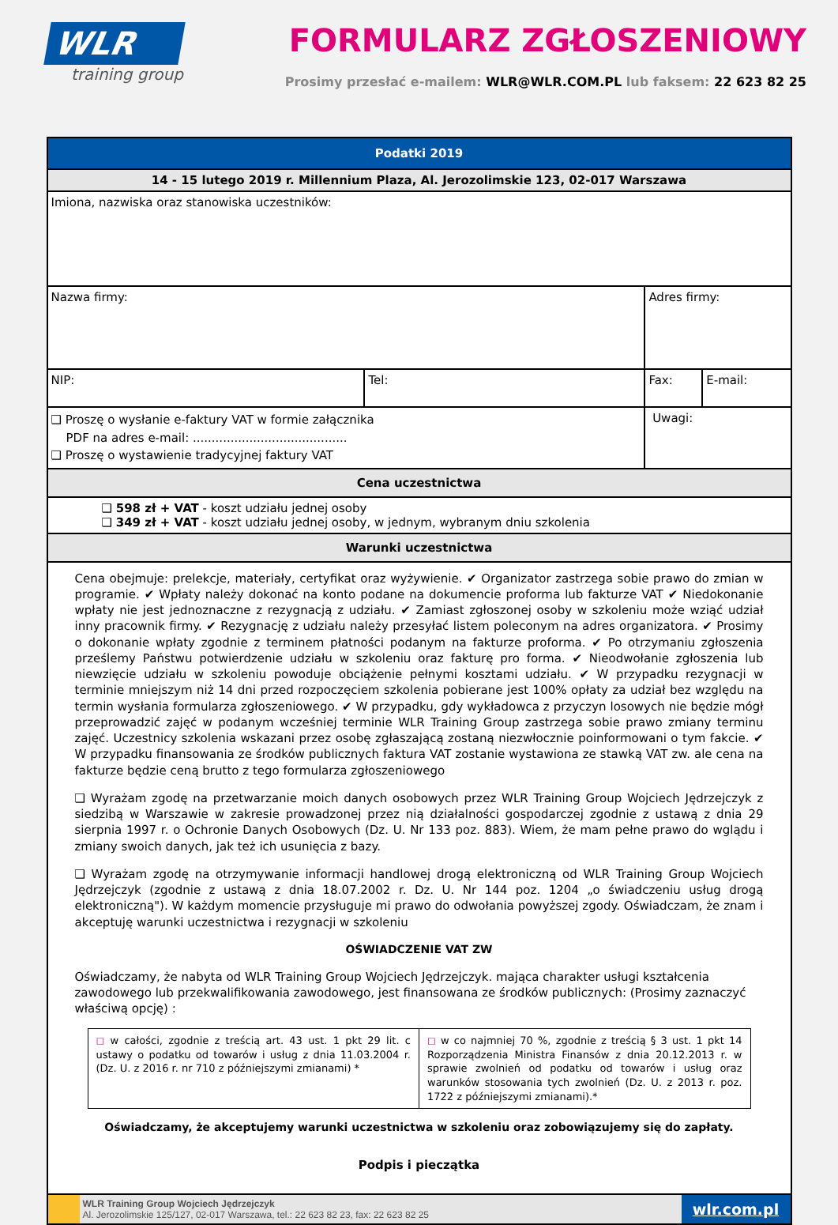WLR
training group
FORMULARZ ZGŁOSZENIOWY
Prosimy przesłać e-mailem: WLR@WLR.COM.PL lub faksem: 22 623 82 25
| Podatki 2019 | | | |
| 14 - 15 lutego 2019 r. Millennium Plaza, Al. Jerozolimskie 123, 02-017 Warszawa | | | |
| Imiona, nazwiska oraz stanowiska uczestników: | | | |
| Nazwa firmy: | | Adres firmy: | |
| NIP: | Tel: | Fax: | E-mail: |
| ❑ Proszę o wysłanie e-faktury VAT w formie załącznika PDF na adres e-mail: ......................................... ❑ Proszę o wystawienie tradycyjnej faktury VAT | | Uwagi: | |
| Cena uczestnictwa | | | |
| ❑ 598 zł + VAT - koszt udziału jednej osoby ❑ 349 zł + VAT - koszt udziału jednej osoby, w jednym, wybranym dniu szkolenia | | | |
| Warunki uczestnictwa | | | |
| Cena obejmuje: prelekcje, materiały, certyfikat oraz wyżywienie. ✔ Organizator zastrzega sobie prawo do zmian w programie. ✔ Wpłaty należy dokonać na konto podane na dokumencie proforma lub fakturze VAT ✔ Niedokonanie wpłaty nie jest jednoznaczne z rezygnacją z udziału. ✔ Zamiast zgłoszonej osoby w szkoleniu może wziąć udział inny pracownik firmy. ✔ Rezygnację z udziału należy przesyłać listem poleconym na adres organizatora. ✔ Prosimy o dokonanie wpłaty zgodnie z terminem płatności podanym na fakturze proforma. ✔ Po otrzymaniu zgłoszenia prześlemy Państwu potwierdzenie udziału w szkoleniu oraz fakturę pro forma. ✔ Nieodwołanie zgłoszenia lub niewzięcie udziału w szkoleniu powoduje obciążenie pełnymi kosztami udziału. ✔ W przypadku rezygnacji w terminie mniejszym niż 14 dni przed rozpoczęciem szkolenia pobierane jest 100% opłaty za udział bez względu na termin wysłania formularza zgłoszeniowego. ✔ W przypadku, gdy wykładowca z przyczyn losowych nie będzie mógł przeprowadzić zajęć w podanym wcześniej terminie WLR Training Group zastrzega sobie prawo zmiany terminu zajęć. Uczestnicy szkolenia wskazani przez osobę zgłaszającą zostaną niezwłocznie poinformowani o tym fakcie. ✔ W przypadku finansowania ze środków publicznych faktura VAT zostanie wystawiona ze stawką VAT zw. ale cena na fakturze będzie ceną brutto z tego formularza zgłoszeniowego ❑ Wyrażam zgodę na przetwarzanie moich danych osobowych przez WLR Training Group Wojciech Jędrzejczyk z siedzibą w Warszawie w zakresie prowadzonej przez nią działalności gospodarczej zgodnie z ustawą z dnia 29 sierpnia 1997 r. o Ochronie Danych Osobowych (Dz. U. Nr 133 poz. 883). Wiem, że mam pełne prawo do wglądu i zmiany swoich danych, jak też ich usunięcia z bazy. ❑ Wyrażam zgodę na otrzymywanie informacji handlowej drogą elektroniczną od WLR Training Group Wojciech Jędrzejczyk (zgodnie z ustawą z dnia 18.07.2002 r. Dz. U. Nr 144 poz. 1204 „o świadczeniu usług drogą elektroniczną"). W każdym momencie przysługuje mi prawo do odwołania powyższej zgody. Oświadczam, że znam i akceptuję warunki uczestnictwa i rezygnacji w szkoleniu OŚWIADCZENIE VAT ZW Oświadczamy, że nabyta od WLR Training Group Wojciech Jędrzejczyk. mająca charakter usługi kształcenia zawodowego lub przekwalifikowania zawodowego, jest finansowana ze środków publicznych: (Prosimy zaznaczyć właściwą opcję) : / ◻ w całości, zgodnie z treścią art. 43 ust. 1 pkt 29 lit. c ustawy o podatku od towarów i usług z dnia 11.03.2004 r. (Dz. U. z 2016 r. nr 710 z późniejszymi zmianami) * / ◻ w co najmniej 70 %, zgodnie z treścią § 3 ust. 1 pkt 14 Rozporządzenia Ministra Finansów z dnia 20.12.2013 r. w sprawie zwolnień od podatku od towarów i usług oraz warunków stosowania tych zwolnień (Dz. U. z 2013 r. poz. 1722 z późniejszymi zmianami).* / Oświadczamy, że akceptujemy warunki uczestnictwa w szkoleniu oraz zobowiązujemy się do zapłaty. Podpis i pieczątka | | | |
| / / WLR Training Group Wojciech Jędrzejczyk Al. Jerozolimskie 125/127, 02-017 Warszawa, tel.: 22 623 82 23, fax: 22 623 82 25 / wlr.com.pl / | | | |